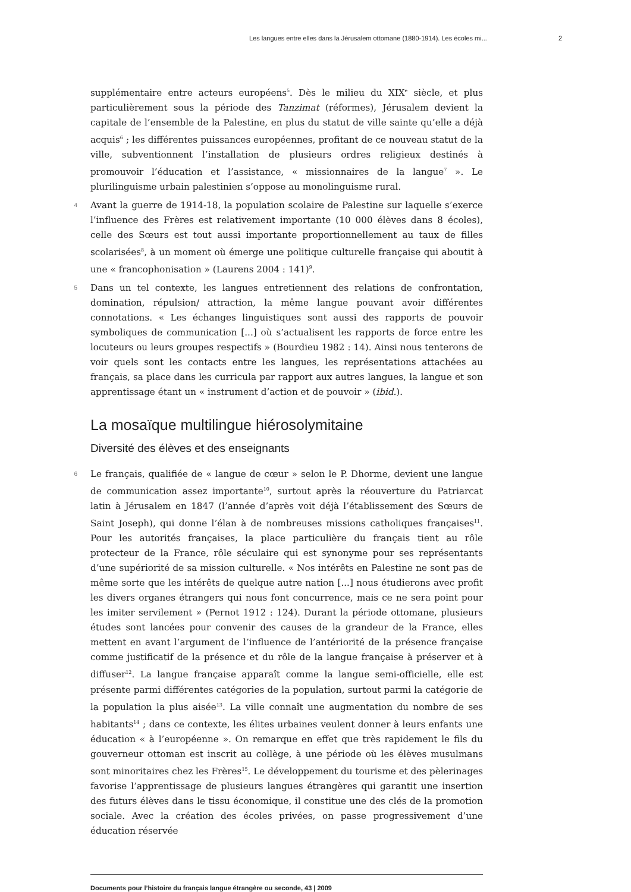Les langues entre elles dans la Jérusalem ottomane (1880-1914). Les écoles mi... 2
supplémentaire entre acteurs européens<sup>5</sup>. Dès le milieu du XIX<sup>e</sup> siècle, et plus particulièrement sous la période des Tanzimat (réformes), Jérusalem devient la capitale de l’ensemble de la Palestine, en plus du statut de ville sainte qu’elle a déjà acquis<sup>6</sup> ; les différentes puissances européennes, profitant de ce nouveau statut de la ville, subventionnent l’installation de plusieurs ordres religieux destinés à promouvoir l’éducation et l’assistance, « missionnaires de la langue<sup>7</sup> ». Le plurilinguisme urbain palestinien s’oppose au monolinguisme rural.
4
Avant la guerre de 1914-18, la population scolaire de Palestine sur laquelle s’exerce l’influence des Frères est relativement importante (10 000 élèves dans 8 écoles), celle des Sœurs est tout aussi importante proportionnellement au taux de filles scolarisées<sup>8</sup>, à un moment où émerge une politique culturelle française qui aboutit à une « francophonisation » (Laurens 2004 : 141)<sup>9</sup>.
5
Dans un tel contexte, les langues entretiennent des relations de confrontation, domination, répulsion/ attraction, la même langue pouvant avoir différentes connotations. « Les échanges linguistiques sont aussi des rapports de pouvoir symboliques de communication [...] où s’actualisent les rapports de force entre les locuteurs ou leurs groupes respectifs » (Bourdieu 1982 : 14). Ainsi nous tenterons de voir quels sont les contacts entre les langues, les représentations attachées au français, sa place dans les curricula par rapport aux autres langues, la langue et son apprentissage étant un « instrument d’action et de pouvoir » (ibid.).
La mosaïque multilingue hiérosolymitaine
Diversité des élèves et des enseignants
6
Le français, qualifiée de « langue de cœur » selon le P. Dhorme, devient une langue de communication assez importante<sup>10</sup>, surtout après la réouverture du Patriarcat latin à Jérusalem en 1847 (l’année d’après voit déjà l’établissement des Sœurs de Saint Joseph), qui donne l’élan à de nombreuses missions catholiques françaises<sup>11</sup>. Pour les autorités françaises, la place particulière du français tient au rôle protecteur de la France, rôle séculaire qui est synonyme pour ses représentants d’une supériorité de sa mission culturelle. « Nos intérêts en Palestine ne sont pas de même sorte que les intérêts de quelque autre nation [...] nous étudierons avec profit les divers organes étrangers qui nous font concurrence, mais ce ne sera point pour les imiter servilement » (Pernot 1912 : 124). Durant la période ottomane, plusieurs études sont lancées pour convenir des causes de la grandeur de la France, elles mettent en avant l’argument de l’influence de l’antériorité de la présence française comme justificatif de la présence et du rôle de la langue française à préserver et à diffuser<sup>12</sup>. La langue française apparaît comme la langue semi-officielle, elle est présente parmi différentes catégories de la population, surtout parmi la catégorie de la population la plus aisée<sup>13</sup>. La ville connaît une augmentation du nombre de ses habitants<sup>14</sup> ; dans ce contexte, les élites urbaines veulent donner à leurs enfants une éducation « à l’européenne ». On remarque en effet que très rapidement le fils du gouverneur ottoman est inscrit au collège, à une période où les élèves musulmans sont minoritaires chez les Frères<sup>15</sup>. Le développement du tourisme et des pèlerinages favorise l’apprentissage de plusieurs langues étrangères qui garantit une insertion des futurs élèves dans le tissu économique, il constitue une des clés de la promotion sociale. Avec la création des écoles privées, on passe progressivement d’une éducation réservée
Documents pour l’histoire du français langue étrangère ou seconde, 43 | 2009